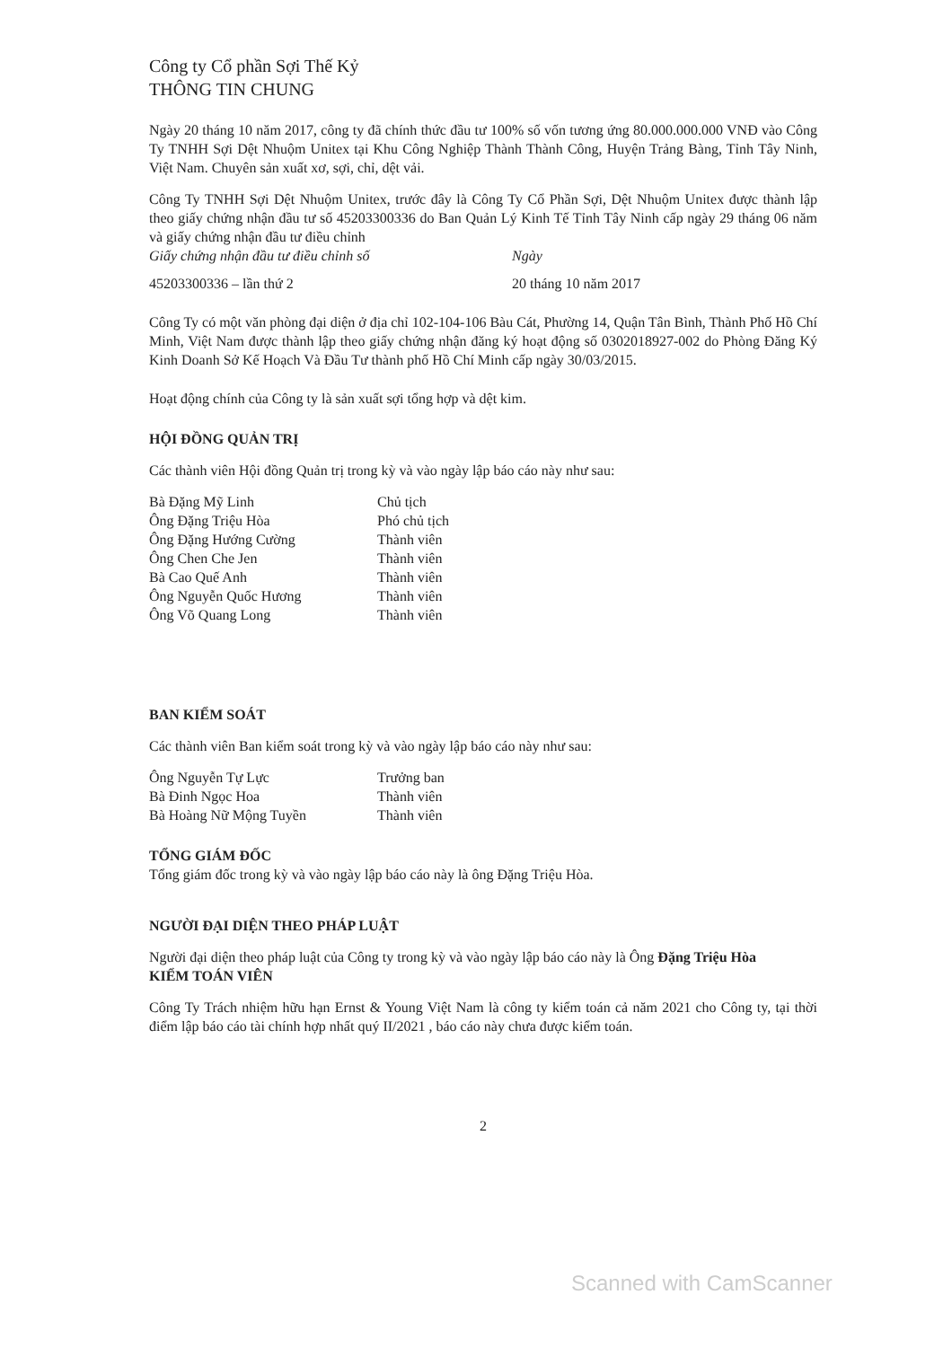Công ty Cổ phần Sợi Thế Kỷ
THÔNG TIN CHUNG
Ngày 20 tháng 10 năm 2017, công ty đã chính thức đầu tư 100% số vốn tương ứng 80.000.000.000 VNĐ vào Công Ty TNHH Sợi Dệt Nhuộm Unitex tại Khu Công Nghiệp Thành Thành Công, Huyện Trảng Bàng, Tỉnh Tây Ninh, Việt Nam. Chuyên sản xuất xơ, sợi, chỉ, dệt vải.
Công Ty TNHH Sợi Dệt Nhuộm Unitex, trước đây là Công Ty Cổ Phần Sợi, Dệt Nhuộm Unitex được thành lập theo giấy chứng nhận đầu tư số 45203300336 do Ban Quản Lý Kinh Tế Tỉnh Tây Ninh cấp ngày 29 tháng 06 năm và giấy chứng nhận đầu tư điều chỉnh
| Giấy chứng nhận đầu tư điều chỉnh số | Ngày |
| 45203300336 – lần thứ 2 | 20 tháng 10 năm 2017 |
Công Ty có một văn phòng đại diện ở địa chỉ 102-104-106 Bàu Cát, Phường 14, Quận Tân Bình, Thành Phố Hồ Chí Minh, Việt Nam được thành lập theo giấy chứng nhận đăng ký hoạt động số 0302018927-002 do Phòng Đăng Ký Kinh Doanh Sở Kế Hoạch Và Đầu Tư thành phố Hồ Chí Minh cấp ngày 30/03/2015.
Hoạt động chính của Công ty là sản xuất sợi tổng hợp và dệt kim.
HỘI ĐỒNG QUẢN TRỊ
Các thành viên Hội đồng Quản trị trong kỳ và vào ngày lập báo cáo này như sau:
| Bà Đặng Mỹ Linh | Chủ tịch |
| Ông Đặng Triệu Hòa | Phó chủ tịch |
| Ông Đặng Hướng Cường | Thành viên |
| Ông Chen Che Jen | Thành viên |
| Bà Cao Quế Anh | Thành viên |
| Ông Nguyễn Quốc Hương | Thành viên |
| Ông Võ Quang Long | Thành viên |
BAN KIỂM SOÁT
Các thành viên Ban kiểm soát trong kỳ và vào ngày lập báo cáo này như sau:
| Ông Nguyễn Tự Lực | Trưởng ban |
| Bà Đinh Ngọc Hoa | Thành viên |
| Bà Hoàng Nữ Mộng Tuyền | Thành viên |
TỔNG GIÁM ĐỐC
Tổng giám đốc trong kỳ và vào ngày lập báo cáo này là ông Đặng Triệu Hòa.
NGƯỜI ĐẠI DIỆN THEO PHÁP LUẬT
Người đại diện theo pháp luật của Công ty trong kỳ và vào ngày lập báo cáo này là Ông Đặng Triệu Hòa
KIỂM TOÁN VIÊN
Công Ty Trách nhiệm hữu hạn Ernst & Young Việt Nam là công ty kiểm toán cả năm 2021 cho Công ty, tại thời điểm lập báo cáo tài chính hợp nhất quý II/2021 , báo cáo này chưa được kiểm toán.
2
Scanned with CamScanner